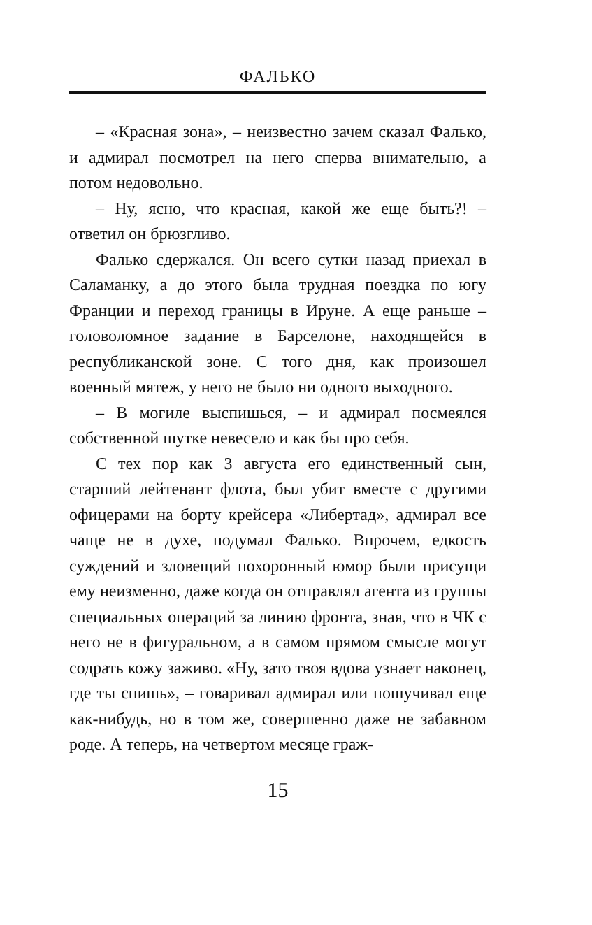ФАЛЬКО
– «Красная зона», – неизвестно зачем сказал Фалько, и адмирал посмотрел на него сперва внимательно, а потом недовольно.
– Ну, ясно, что красная, какой же еще быть?! – ответил он брюзгливо.
Фалько сдержался. Он всего сутки назад приехал в Саламанку, а до этого была трудная поездка по югу Франции и переход границы в Ируне. А еще раньше – головоломное задание в Барселоне, находящейся в республиканской зоне. С того дня, как произошел военный мятеж, у него не было ни одного выходного.
– В могиле выспишься, – и адмирал посмеялся собственной шутке невесело и как бы про себя.
С тех пор как 3 августа его единственный сын, старший лейтенант флота, был убит вместе с другими офицерами на борту крейсера «Либертад», адмирал все чаще не в духе, подумал Фалько. Впрочем, едкость суждений и зловещий похоронный юмор были присущи ему неизменно, даже когда он отправлял агента из группы специальных операций за линию фронта, зная, что в ЧК с него не в фигуральном, а в самом прямом смысле могут содрать кожу заживо. «Ну, зато твоя вдова узнает наконец, где ты спишь», – говаривал адмирал или пошучивал еще как-нибудь, но в том же, совершенно даже не забавном роде. А теперь, на четвертом месяце граж-
15